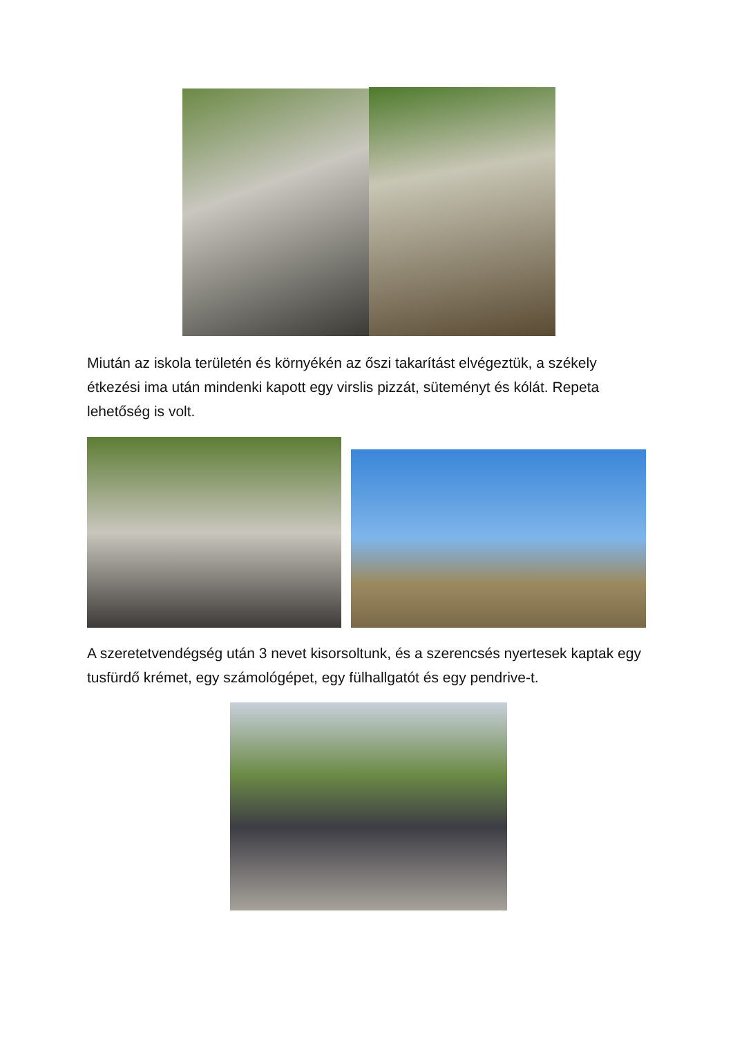Miután az iskola területén és környékén az őszi takarítást elvégeztük, a székely étkezési ima után mindenki kapott egy virslis pizzát, süteményt és kólát. Repeta lehetőség is volt.
A szeretetvendégség után 3 nevet kisorsoltunk, és a szerencsés nyertesek kaptak egy tusfürdő krémet, egy számológépet, egy fülhallgatót és egy pendrive-t.